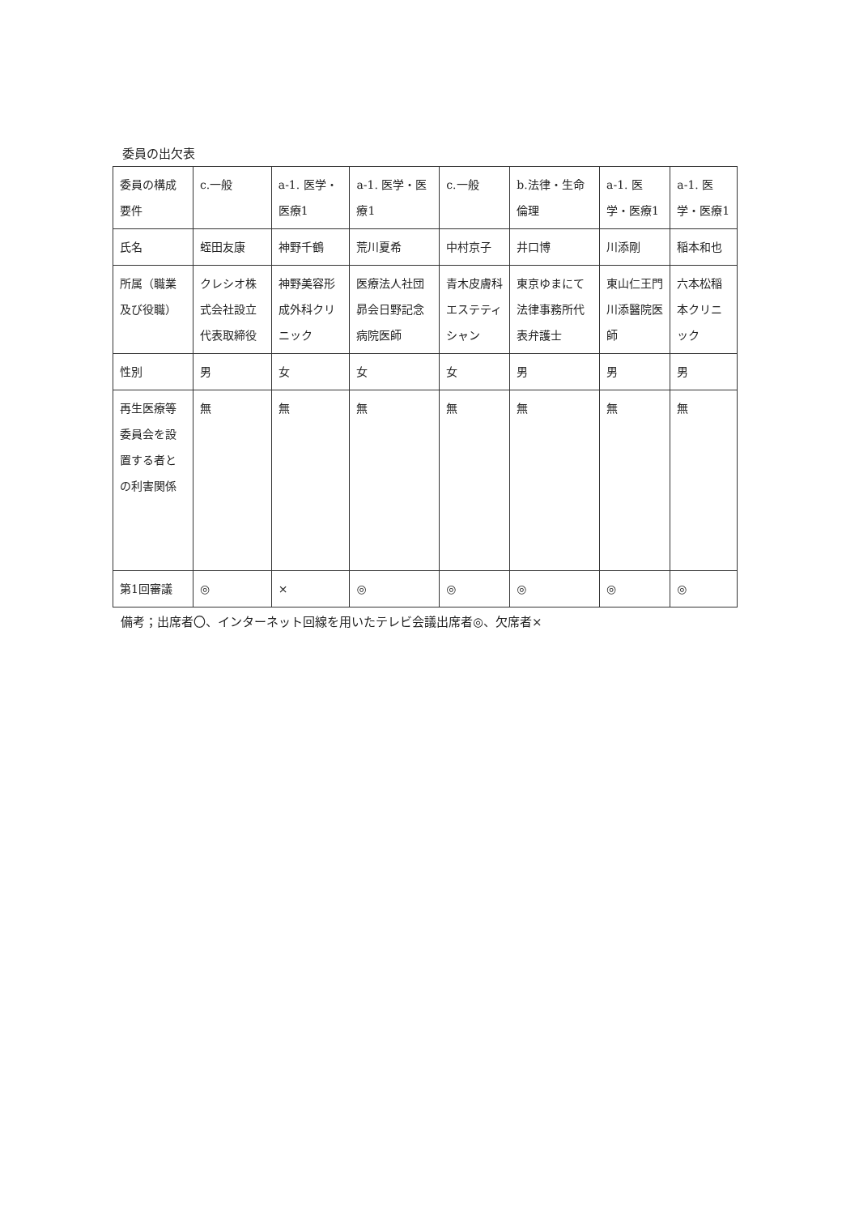委員の出欠表
| 委員の構成要件 | c.一般 | a-1. 医学・医療1 | a-1. 医学・医療1 | c.一般 | b.法律・生命倫理 | a-1. 医学・医療1 | a-1. 医学・医療1 |
| 氏名 | 蛭田友康 | 神野千鶴 | 荒川夏希 | 中村京子 | 井口博 | 川添剛 | 稲本和也 |
| 所属（職業及び役職） | クレシオ株式会社設立代表取締役 | 神野美容形成外科クリニック | 医療法人社団昴会日野記念病院医師 | 青木皮膚科エステティシャン | 東京ゆまにて法律事務所代表弁護士 | 東山仁王門川添醫院医師 | 六本松稲本クリニック |
| 性別 | 男 | 女 | 女 | 女 | 男 | 男 | 男 |
| 再生医療等委員会を設置する者との利害関係 | 無 | 無 | 無 | 無 | 無 | 無 | 無 |
| 第1回審議 | ◎ | × | ◎ | ◎ | ◎ | ◎ | ◎ |
備考；出席者〇、インターネット回線を用いたテレビ会議出席者◎、欠席者×